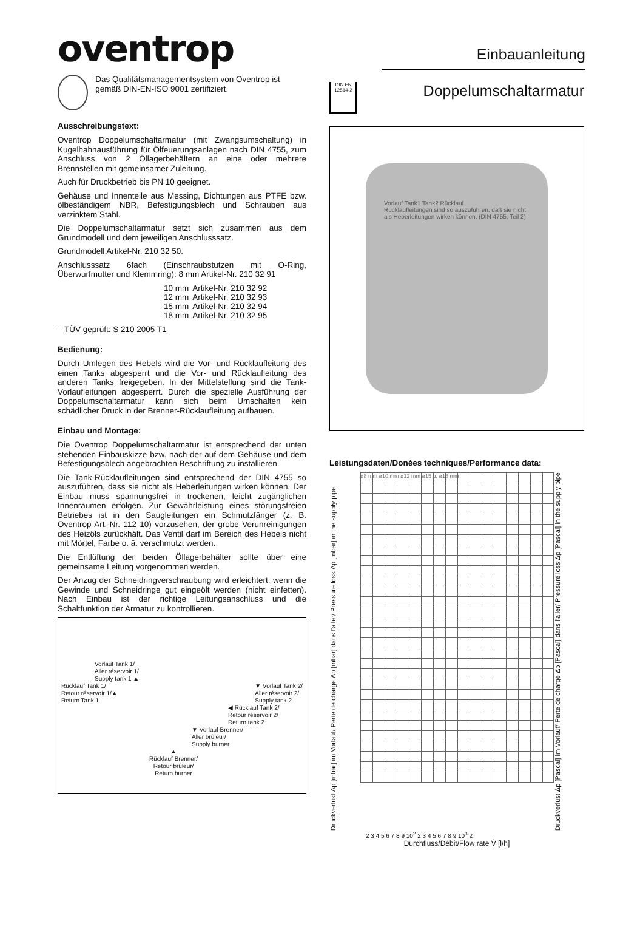oventrop
Einbauanleitung
Das Qualitätsmanagementsystem von Oventrop ist gemäß DIN-EN-ISO 9001 zertifiziert.
Ausschreibungstext:
Oventrop Doppelumschaltarmatur (mit Zwangsumschaltung) in Kugelhahnausführung für Ölfeuerungsanlagen nach DIN 4755, zum Anschluss von 2 Öllagerbehältern an eine oder mehrere Brennstellen mit gemeinsamer Zuleitung.
Auch für Druckbetrieb bis PN 10 geeignet.
Gehäuse und Innenteile aus Messing, Dichtungen aus PTFE bzw. ölbeständigem NBR, Befestigungsblech und Schrauben aus verzinktem Stahl.
Die Doppelumschaltarmatur setzt sich zusammen aus dem Grundmodell und dem jeweiligen Anschlusssatz.
Grundmodell Artikel-Nr. 210 32 50.
Anschlusssatz 6fach (Einschraubstutzen mit O-Ring, Überwurfmutter und Klemmring): 8 mm Artikel-Nr. 210 32 91
| 10 mm | Artikel-Nr. 210 32 92 |
| 12 mm | Artikel-Nr. 210 32 93 |
| 15 mm | Artikel-Nr. 210 32 94 |
| 18 mm | Artikel-Nr. 210 32 95 |
– TÜV geprüft: S 210 2005 T1
Bedienung:
Durch Umlegen des Hebels wird die Vor- und Rücklaufleitung des einen Tanks abgesperrt und die Vor- und Rücklaufleitung des anderen Tanks freigegeben. In der Mittelstellung sind die Tank-Vorlaufleitungen abgesperrt. Durch die spezielle Ausführung der Doppelumschaltarmatur kann sich beim Umschalten kein schädlicher Druck in der Brenner-Rücklaufleitung aufbauen.
Einbau und Montage:
Die Oventrop Doppelumschaltarmatur ist entsprechend der unten stehenden Einbauskizze bzw. nach der auf dem Gehäuse und dem Befestigungsblech angebrachten Beschriftung zu installieren.
Die Tank-Rücklaufleitungen sind entsprechend der DIN 4755 so auszuführen, dass sie nicht als Heberleitungen wirken können. Der Einbau muss spannungsfrei in trockenen, leicht zugänglichen Innenräumen erfolgen. Zur Gewährleistung eines störungsfreien Betriebes ist in den Saugleitungen ein Schmutzfänger (z. B. Oventrop Art.-Nr. 112 10) vorzusehen, der grobe Verunreinigungen des Heizöls zurückhält. Das Ventil darf im Bereich des Hebels nicht mit Mörtel, Farbe o. ä. verschmutzt werden.
Die Entlüftung der beiden Öllagerbehälter sollte über eine gemeinsame Leitung vorgenommen werden.
Der Anzug der Schneidringverschraubung wird erleichtert, wenn die Gewinde und Schneidringe gut eingeölt werden (nicht einfetten). Nach Einbau ist der richtige Leitungsanschluss und die Schaltfunktion der Armatur zu kontrollieren.
Vorlauf Tank 1/
Aller réservoir 1/
Supply tank 1 ▲
Rücklauf Tank 1/
Retour réservoir 1/▲
Return Tank 1
▼ Vorlauf Tank 2/
Aller réservoir 2/
Supply tank 2
◀ Rücklauf Tank 2/
Retour réservoir 2/
Return tank 2
▼ Vorlauf Brenner/
Aller brûleur/
Supply burner
▲
Rücklauf Brenner/
Retour brûleur/
Return burner
DIN EN 12514-2
Doppelumschaltarmatur
Vorlauf Tank1 Tank2 Rücklauf
Rücklaufleitungen sind so auszuführen, daß sie nicht als Heberleitungen wirken können. (DIN 4755, Teil 2)
Leistungsdaten/Donées techniques/Performance data:
Druckverlust Δp [mbar] im Vorlauf/ Perte de charge Δp [mbar] dans l'aller/ Pressure loss Δp [mbar] in the supply pipe
ø8 mm ø10 mm ø12 mm ø15 u. ø18 mm
Druckverlust Δp [Pascal] im Vorlauf/ Perte de charge Δp [Pascal] dans l'aller/ Pressure loss Δp [Pascal] in the supply pipe
2 3 4 5 6 7 8 9 10<sup>2</sup> 2 3 4 5 6 7 8 9 10<sup>3</sup> 2
Durchfluss/Débit/Flow rate V̇ [l/h]